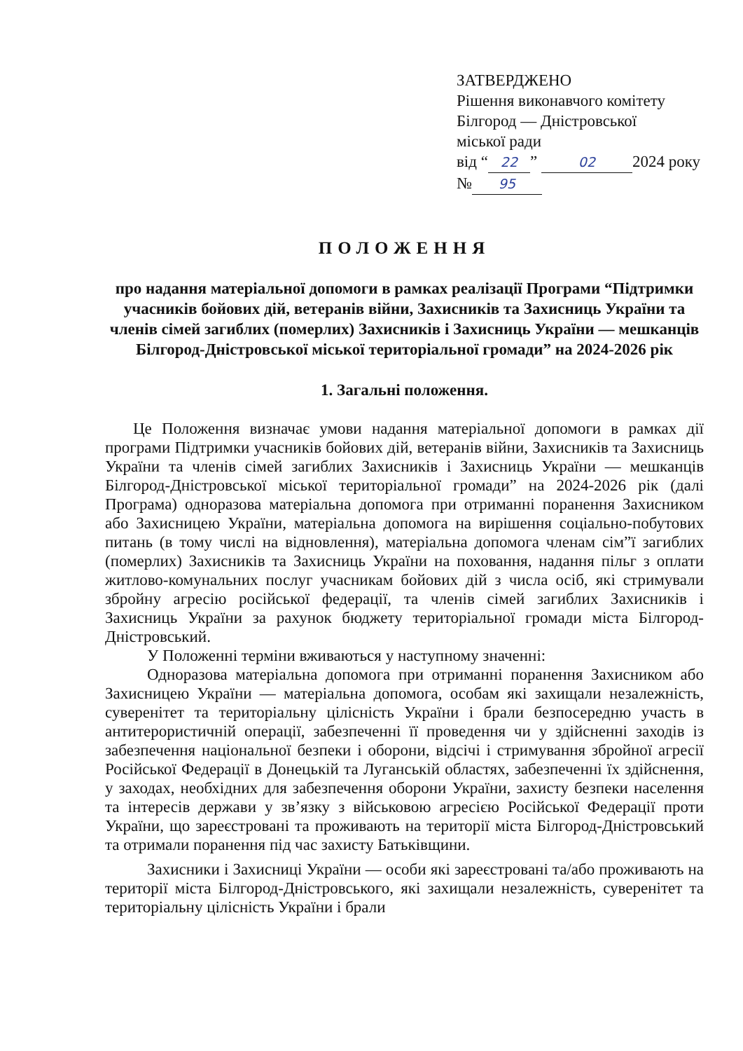ЗАТВЕРДЖЕНО
Рішення виконавчого комітету
Білгород — Дністровської
міської ради
від “22” 02 2024 року
№ 95
ПОЛОЖЕННЯ
про надання матеріальної допомоги в рамках реалізації Програми “Підтримки учасників бойових дій, ветеранів війни, Захисників та Захисниць України та членів сімей загиблих (померлих) Захисників і Захисниць України — мешканців Білгород-Дністровської міської територіальної громади” на 2024-2026 рік
1. Загальні положення.
Це Положення визначає умови надання матеріальної допомоги в рамках дії програми Підтримки учасників бойових дій, ветеранів війни, Захисників та Захисниць України та членів сімей загиблих Захисників і Захисниць України — мешканців Білгород-Дністровської міської територіальної громади” на 2024-2026 рік (далі Програма) одноразова матеріальна допомога при отриманні поранення Захисником або Захисницею України, матеріальна допомога на вирішення соціально-побутових питань (в тому числі на відновлення), матеріальна допомога членам сім”ї загиблих (померлих) Захисників та Захисниць України на поховання, надання пільг з оплати житлово-комунальних послуг учасникам бойових дій з числа осіб, які стримували збройну агресію російської федерації, та членів сімей загиблих Захисників і Захисниць України за рахунок бюджету територіальної громади міста Білгород-Дністровський.
У Положенні терміни вживаються у наступному значенні:
Одноразова матеріальна допомога при отриманні поранення Захисником або Захисницею України — матеріальна допомога, особам які захищали незалежність, суверенітет та територіальну цілісність України і брали безпосередню участь в антитерористичній операції, забезпеченні її проведення чи у здійсненні заходів із забезпечення національної безпеки і оборони, відсічі і стримування збройної агресії Російської Федерації в Донецькій та Луганській областях, забезпеченні їх здійснення, у заходах, необхідних для забезпечення оборони України, захисту безпеки населення та інтересів держави у зв’язку з військовою агресією Російської Федерації проти України, що зареєстровані та проживають на території міста Білгород-Дністровський та отримали поранення під час захисту Батьківщини.
Захисники і Захисниці України — особи які зареєстровані та/або проживають на території міста Білгород-Дністровського, які захищали незалежність, суверенітет та територіальну цілісність України і брали